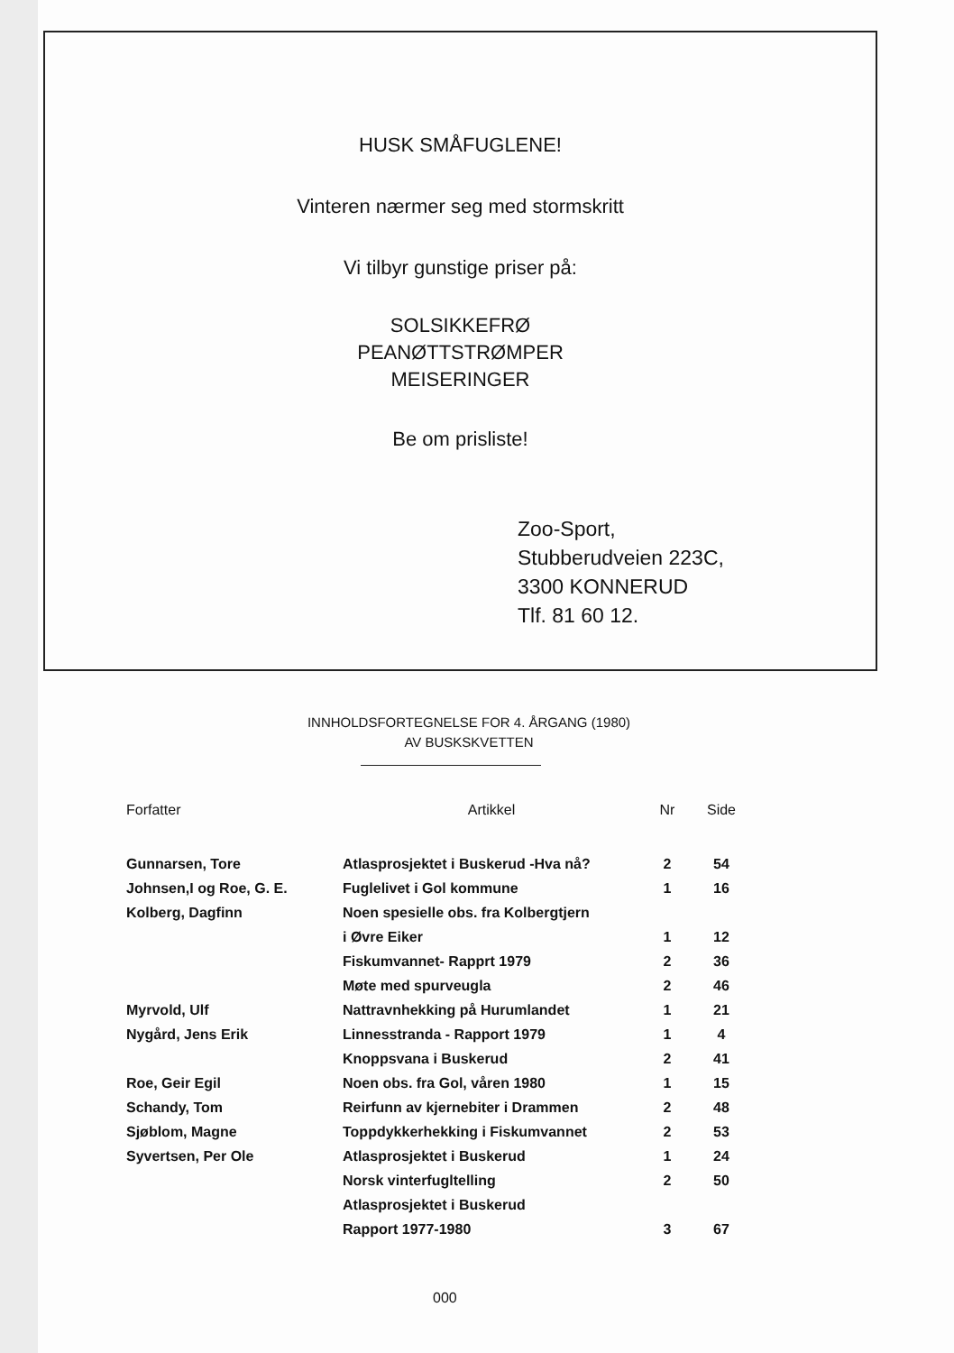HUSK SMÅFUGLENE!
Vinteren nærmer seg med stormskritt
Vi tilbyr gunstige priser på:
SOLSIKKEFRØ
PEANØTTSTRØMPER
MEISERINGER
Be om prisliste!
Zoo-Sport,
Stubberudveien 223C,
3300 KONNERUD
Tlf. 81 60 12.
INNHOLDSFORTEGNELSE FOR 4. ÅRGANG (1980)
AV BUSKSKVETTEN
| Forfatter | Artikkel | Nr | Side |
| --- | --- | --- | --- |
| Gunnarsen, Tore | Atlasprosjektet i Buskerud -Hva nå? | 2 | 54 |
| Johnsen,I og Roe, G. E. | Fuglelivet i Gol kommune | 1 | 16 |
| Kolberg, Dagfinn | Noen spesielle obs. fra Kolbergtjern | | |
| | i Øvre Eiker | 1 | 12 |
| | Fiskumvannet- Rapprt 1979 | 2 | 36 |
| | Møte med spurveugla | 2 | 46 |
| Myrvold, Ulf | Nattravnhekking på Hurumlandet | 1 | 21 |
| Nygård, Jens Erik | Linnesstranda - Rapport 1979 | 1 | 4 |
| | Knoppsvana i Buskerud | 2 | 41 |
| Roe, Geir Egil | Noen obs. fra Gol, våren 1980 | 1 | 15 |
| Schandy, Tom | Reirfunn av kjernebiter i Drammen | 2 | 48 |
| Sjøblom, Magne | Toppdykkerhekking i Fiskumvannet | 2 | 53 |
| Syvertsen, Per Ole | Atlasprosjektet i Buskerud | 1 | 24 |
| | Norsk vinterfugltelling | 2 | 50 |
| | Atlasprosjektet i Buskerud | | |
| | Rapport 1977-1980 | 3 | 67 |
000